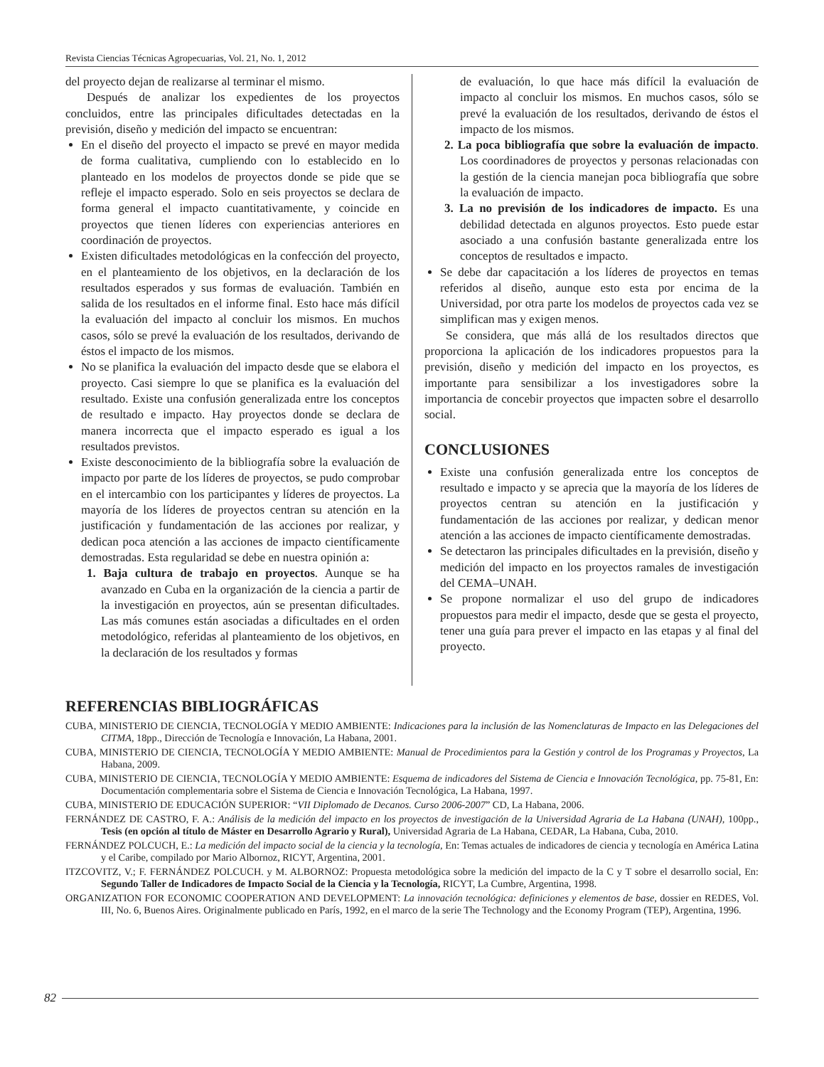Revista Ciencias Técnicas Agropecuarias, Vol. 21, No. 1, 2012
del proyecto dejan de realizarse al terminar el mismo.
Después de analizar los expedientes de los proyectos concluidos, entre las principales dificultades detectadas en la previsión, diseño y medición del impacto se encuentran:
En el diseño del proyecto el impacto se prevé en mayor medida de forma cualitativa, cumpliendo con lo establecido en lo planteado en los modelos de proyectos donde se pide que se refleje el impacto esperado. Solo en seis proyectos se declara de forma general el impacto cuantitativamente, y coincide en proyectos que tienen líderes con experiencias anteriores en coordinación de proyectos.
Existen dificultades metodológicas en la confección del proyecto, en el planteamiento de los objetivos, en la declaración de los resultados esperados y sus formas de evaluación. También en salida de los resultados en el informe final. Esto hace más difícil la evaluación del impacto al concluir los mismos. En muchos casos, sólo se prevé la evaluación de los resultados, derivando de éstos el impacto de los mismos.
No se planifica la evaluación del impacto desde que se elabora el proyecto. Casi siempre lo que se planifica es la evaluación del resultado. Existe una confusión generalizada entre los conceptos de resultado e impacto. Hay proyectos donde se declara de manera incorrecta que el impacto esperado es igual a los resultados previstos.
Existe desconocimiento de la bibliografía sobre la evaluación de impacto por parte de los líderes de proyectos, se pudo comprobar en el intercambio con los participantes y líderes de proyectos. La mayoría de los líderes de proyectos centran su atención en la justificación y fundamentación de las acciones por realizar, y dedican poca atención a las acciones de impacto científicamente demostradas. Esta regularidad se debe en nuestra opinión a:
1. Baja cultura de trabajo en proyectos. Aunque se ha avanzado en Cuba en la organización de la ciencia a partir de la investigación en proyectos, aún se presentan dificultades. Las más comunes están asociadas a dificultades en el orden metodológico, referidas al planteamiento de los objetivos, en la declaración de los resultados y formas
de evaluación, lo que hace más difícil la evaluación de impacto al concluir los mismos. En muchos casos, sólo se prevé la evaluación de los resultados, derivando de éstos el impacto de los mismos.
2. La poca bibliografía que sobre la evaluación de impacto. Los coordinadores de proyectos y personas relacionadas con la gestión de la ciencia manejan poca bibliografía que sobre la evaluación de impacto.
3. La no previsión de los indicadores de impacto. Es una debilidad detectada en algunos proyectos. Esto puede estar asociado a una confusión bastante generalizada entre los conceptos de resultados e impacto.
Se debe dar capacitación a los líderes de proyectos en temas referidos al diseño, aunque esto esta por encima de la Universidad, por otra parte los modelos de proyectos cada vez se simplifican mas y exigen menos.
Se considera, que más allá de los resultados directos que proporciona la aplicación de los indicadores propuestos para la previsión, diseño y medición del impacto en los proyectos, es importante para sensibilizar a los investigadores sobre la importancia de concebir proyectos que impacten sobre el desarrollo social.
CONCLUSIONES
Existe una confusión generalizada entre los conceptos de resultado e impacto y se aprecia que la mayoría de los líderes de proyectos centran su atención en la justificación y fundamentación de las acciones por realizar, y dedican menor atención a las acciones de impacto científicamente demostradas.
Se detectaron las principales dificultades en la previsión, diseño y medición del impacto en los proyectos ramales de investigación del CEMA–UNAH.
Se propone normalizar el uso del grupo de indicadores propuestos para medir el impacto, desde que se gesta el proyecto, tener una guía para prever el impacto en las etapas y al final del proyecto.
REFERENCIAS BIBLIOGRÁFICAS
CUBA, MINISTERIO DE CIENCIA, TECNOLOGÍA Y MEDIO AMBIENTE: Indicaciones para la inclusión de las Nomenclaturas de Impacto en las Delegaciones del CITMA, 18pp., Dirección de Tecnología e Innovación, La Habana, 2001.
CUBA, MINISTERIO DE CIENCIA, TECNOLOGÍA Y MEDIO AMBIENTE: Manual de Procedimientos para la Gestión y control de los Programas y Proyectos, La Habana, 2009.
CUBA, MINISTERIO DE CIENCIA, TECNOLOGÍA Y MEDIO AMBIENTE: Esquema de indicadores del Sistema de Ciencia e Innovación Tecnológica, pp. 75-81, En: Documentación complementaria sobre el Sistema de Ciencia e Innovación Tecnológica, La Habana, 1997.
CUBA, MINISTERIO DE EDUCACIÓN SUPERIOR: “VII Diplomado de Decanos. Curso 2006-2007” CD, La Habana, 2006.
FERNÁNDEZ DE CASTRO, F. A.: Análisis de la medición del impacto en los proyectos de investigación de la Universidad Agraria de La Habana (UNAH), 100pp., Tesis (en opción al título de Máster en Desarrollo Agrario y Rural), Universidad Agraria de La Habana, CEDAR, La Habana, Cuba, 2010.
FERNÁNDEZ POLCUCH, E.: La medición del impacto social de la ciencia y la tecnología, En: Temas actuales de indicadores de ciencia y tecnología en América Latina y el Caribe, compilado por Mario Albornoz, RICYT, Argentina, 2001.
ITZCOVITZ, V.; F. FERNÁNDEZ POLCUCH. y M. ALBORNOZ: Propuesta metodológica sobre la medición del impacto de la C y T sobre el desarrollo social, En: Segundo Taller de Indicadores de Impacto Social de la Ciencia y la Tecnología, RICYT, La Cumbre, Argentina, 1998.
ORGANIZATION FOR ECONOMIC COOPERATION AND DEVELOPMENT: La innovación tecnológica: definiciones y elementos de base, dossier en REDES, Vol. III, No. 6, Buenos Aires. Originalmente publicado en París, 1992, en el marco de la serie The Technology and the Economy Program (TEP), Argentina, 1996.
82